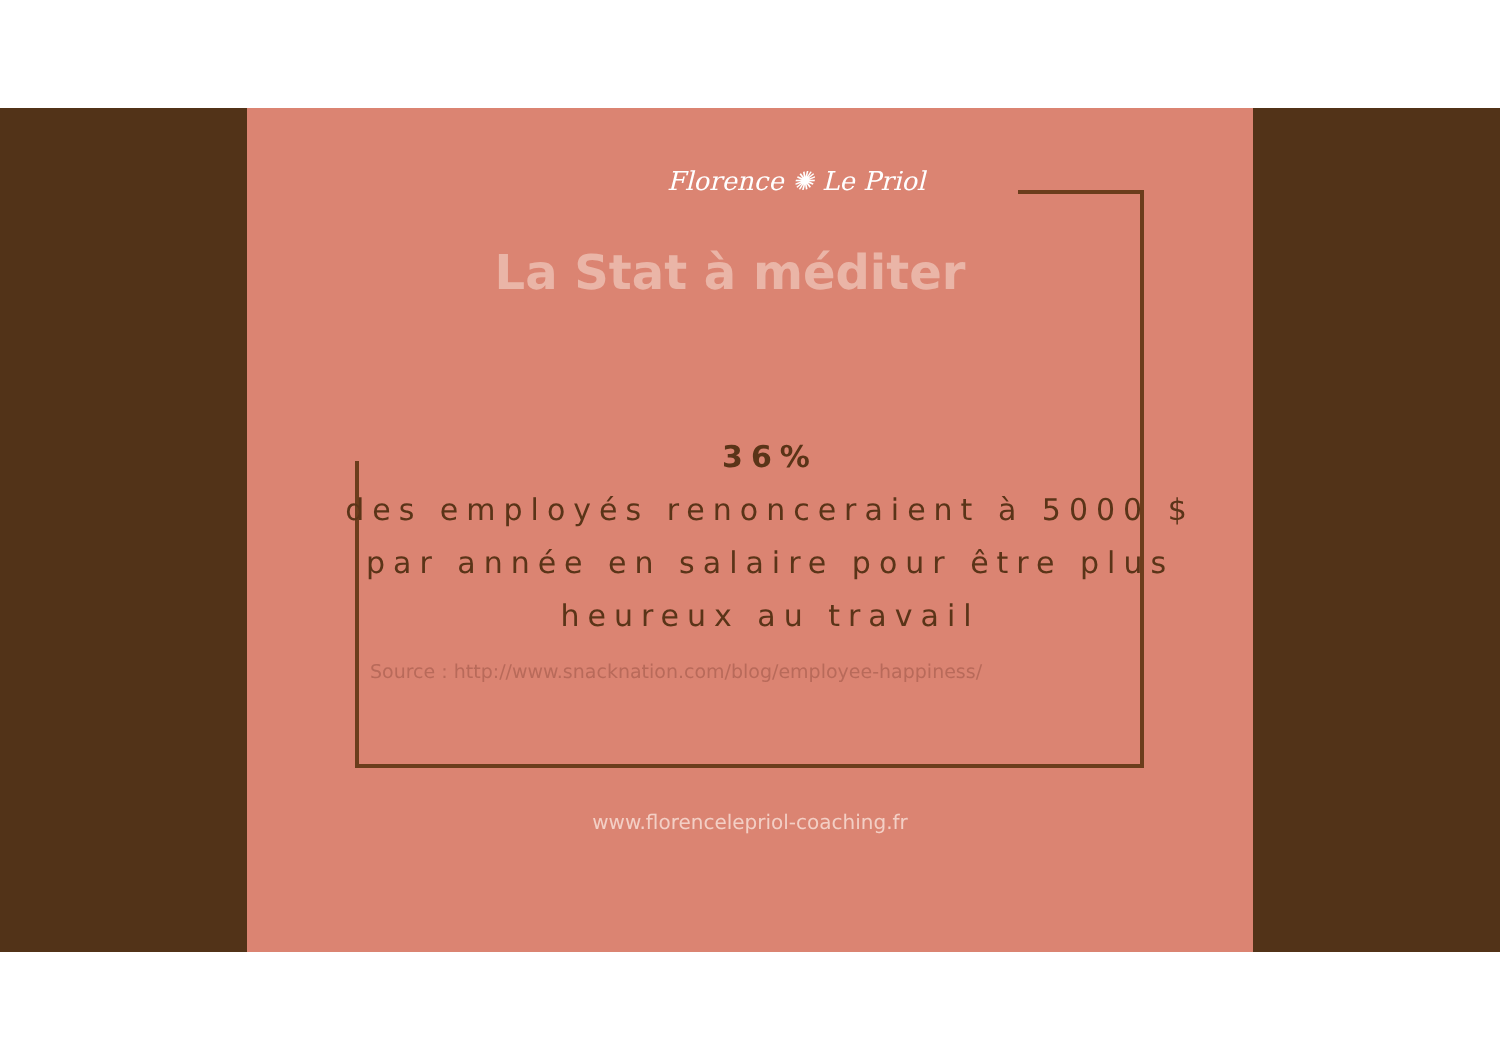Florence ✺ Le Priol
La Stat à méditer
36%
des employés renonceraient à 5000 $ par année en salaire pour être plus heureux au travail
Source : http://www.snacknation.com/blog/employee-happiness/
www.florencelepriol-coaching.fr